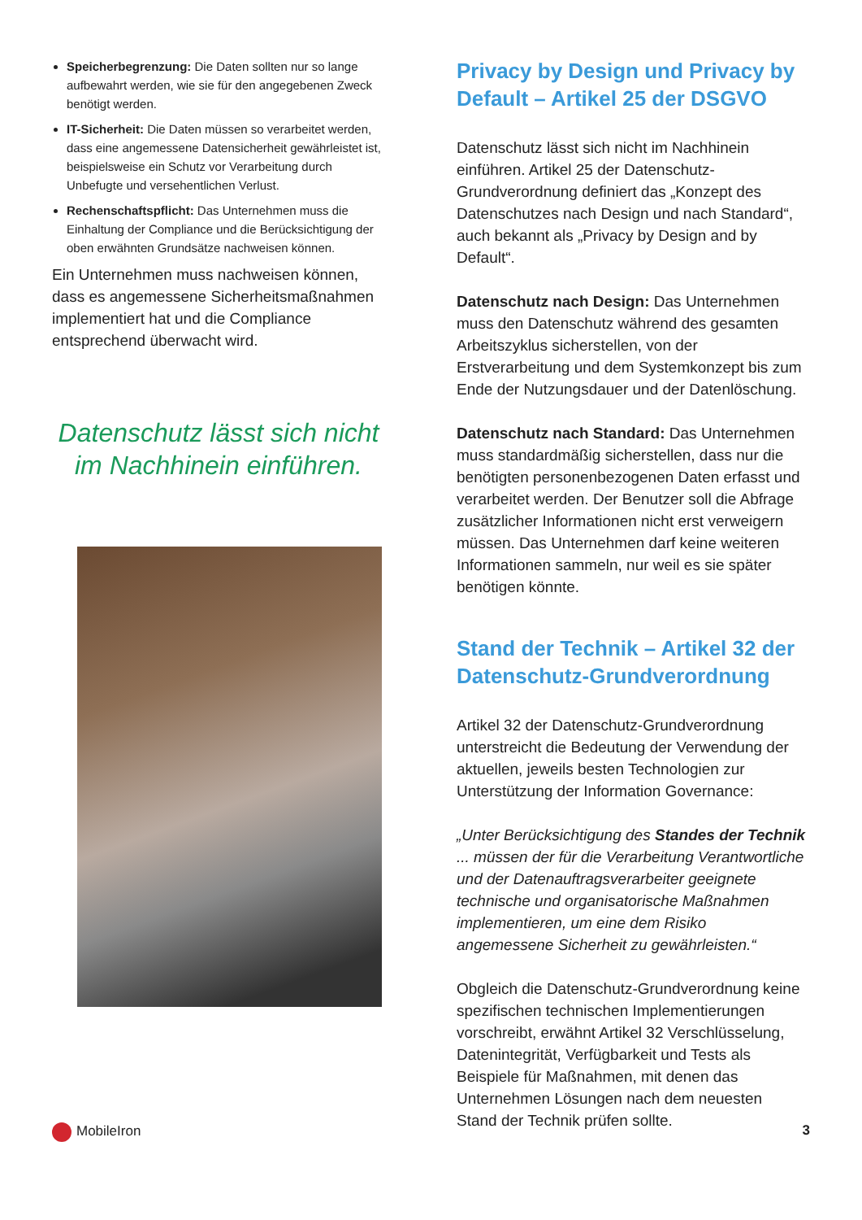Speicherbegrenzung: Die Daten sollten nur so lange aufbewahrt werden, wie sie für den angegebenen Zweck benötigt werden.
IT-Sicherheit: Die Daten müssen so verarbeitet werden, dass eine angemessene Datensicherheit gewährleistet ist, beispielsweise ein Schutz vor Verarbeitung durch Unbefugte und versehentlichen Verlust.
Rechenschaftspflicht: Das Unternehmen muss die Einhaltung der Compliance und die Berücksichtigung der oben erwähnten Grundsätze nachweisen können.
Ein Unternehmen muss nachweisen können, dass es angemessene Sicherheitsmaßnahmen implementiert hat und die Compliance entsprechend überwacht wird.
Datenschutz lässt sich nicht im Nachhinein einführen.
Privacy by Design und Privacy by Default – Artikel 25 der DSGVO
Datenschutz lässt sich nicht im Nachhinein einführen. Artikel 25 der Datenschutz-Grundverordnung definiert das „Konzept des Datenschutzes nach Design und nach Standard“, auch bekannt als „Privacy by Design and by Default“.
Datenschutz nach Design: Das Unternehmen muss den Datenschutz während des gesamten Arbeitszyklus sicherstellen, von der Erstverarbeitung und dem Systemkonzept bis zum Ende der Nutzungsdauer und der Datenlöschung.
Datenschutz nach Standard: Das Unternehmen muss standardmäßig sicherstellen, dass nur die benötigten personenbezogenen Daten erfasst und verarbeitet werden. Der Benutzer soll die Abfrage zusätzlicher Informationen nicht erst verweigern müssen. Das Unternehmen darf keine weiteren Informationen sammeln, nur weil es sie später benötigen könnte.
Stand der Technik – Artikel 32 der Datenschutz-Grundverordnung
Artikel 32 der Datenschutz-Grundverordnung unterstreicht die Bedeutung der Verwendung der aktuellen, jeweils besten Technologien zur Unterstützung der Information Governance:
„Unter Berücksichtigung des Standes der Technik ... müssen der für die Verarbeitung Verantwortliche und der Datenauftragsverarbeiter geeignete technische und organisatorische Maßnahmen implementieren, um eine dem Risiko angemessene Sicherheit zu gewährleisten.“
Obgleich die Datenschutz-Grundverordnung keine spezifischen technischen Implementierungen vorschreibt, erwähnt Artikel 32 Verschlüsselung, Datenintegrität, Verfügbarkeit und Tests als Beispiele für Maßnahmen, mit denen das Unternehmen Lösungen nach dem neuesten Stand der Technik prüfen sollte.
MobileIron 3